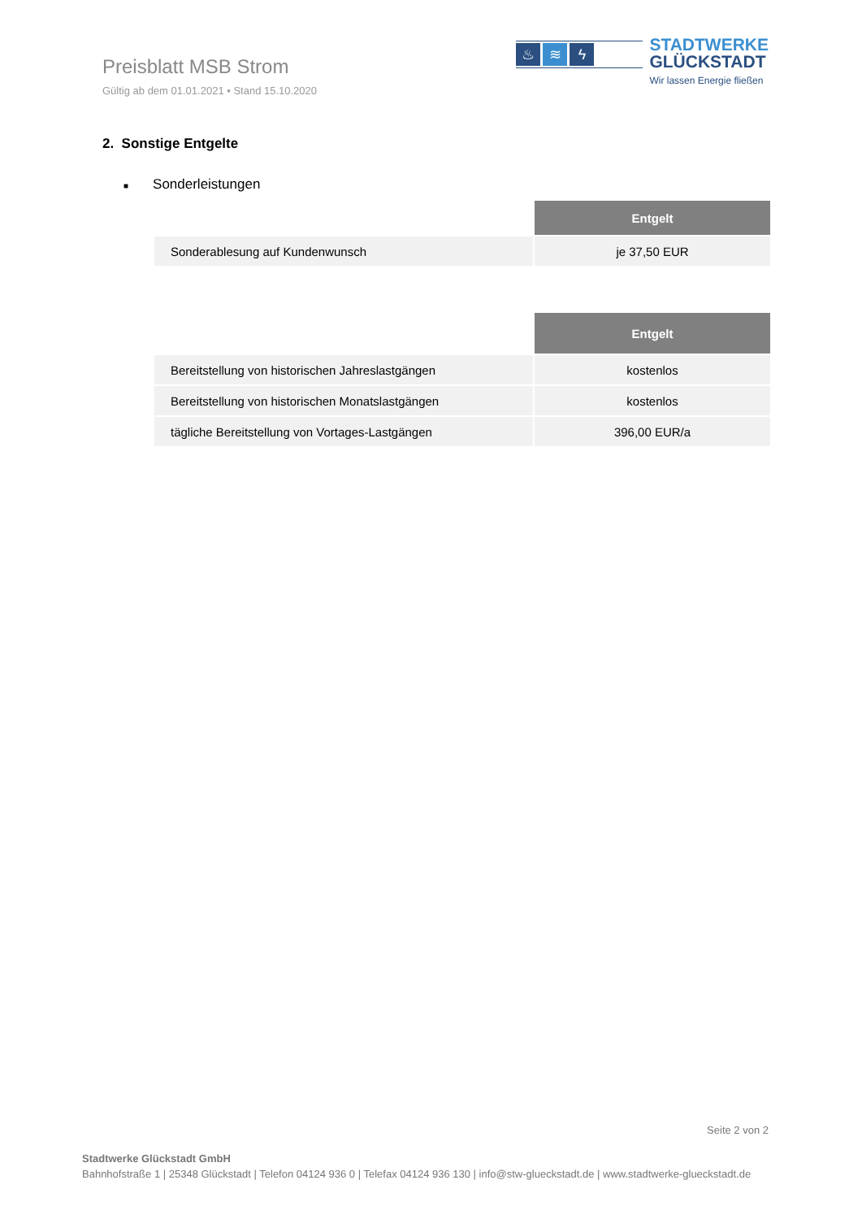Preisblatt MSB Strom
Gültig ab dem 01.01.2021 • Stand 15.10.2020
♨ ≋ ϟ
STADTWERKE
GLÜCKSTADT
Wir lassen Energie fließen
2. Sonstige Entgelte
■ Sonderleistungen
| | Entgelt |
| --- | --- |
| Sonderablesung auf Kundenwunsch | je 37,50 EUR |
| | Entgelt |
| --- | --- |
| Bereitstellung von historischen Jahreslastgängen | kostenlos |
| Bereitstellung von historischen Monatslastgängen | kostenlos |
| tägliche Bereitstellung von Vortages-Lastgängen | 396,00 EUR/a |
Seite 2 von 2
Stadtwerke Glückstadt GmbH
Bahnhofstraße 1 | 25348 Glückstadt | Telefon 04124 936 0 | Telefax 04124 936 130 | info@stw-glueckstadt.de | www.stadtwerke-glueckstadt.de